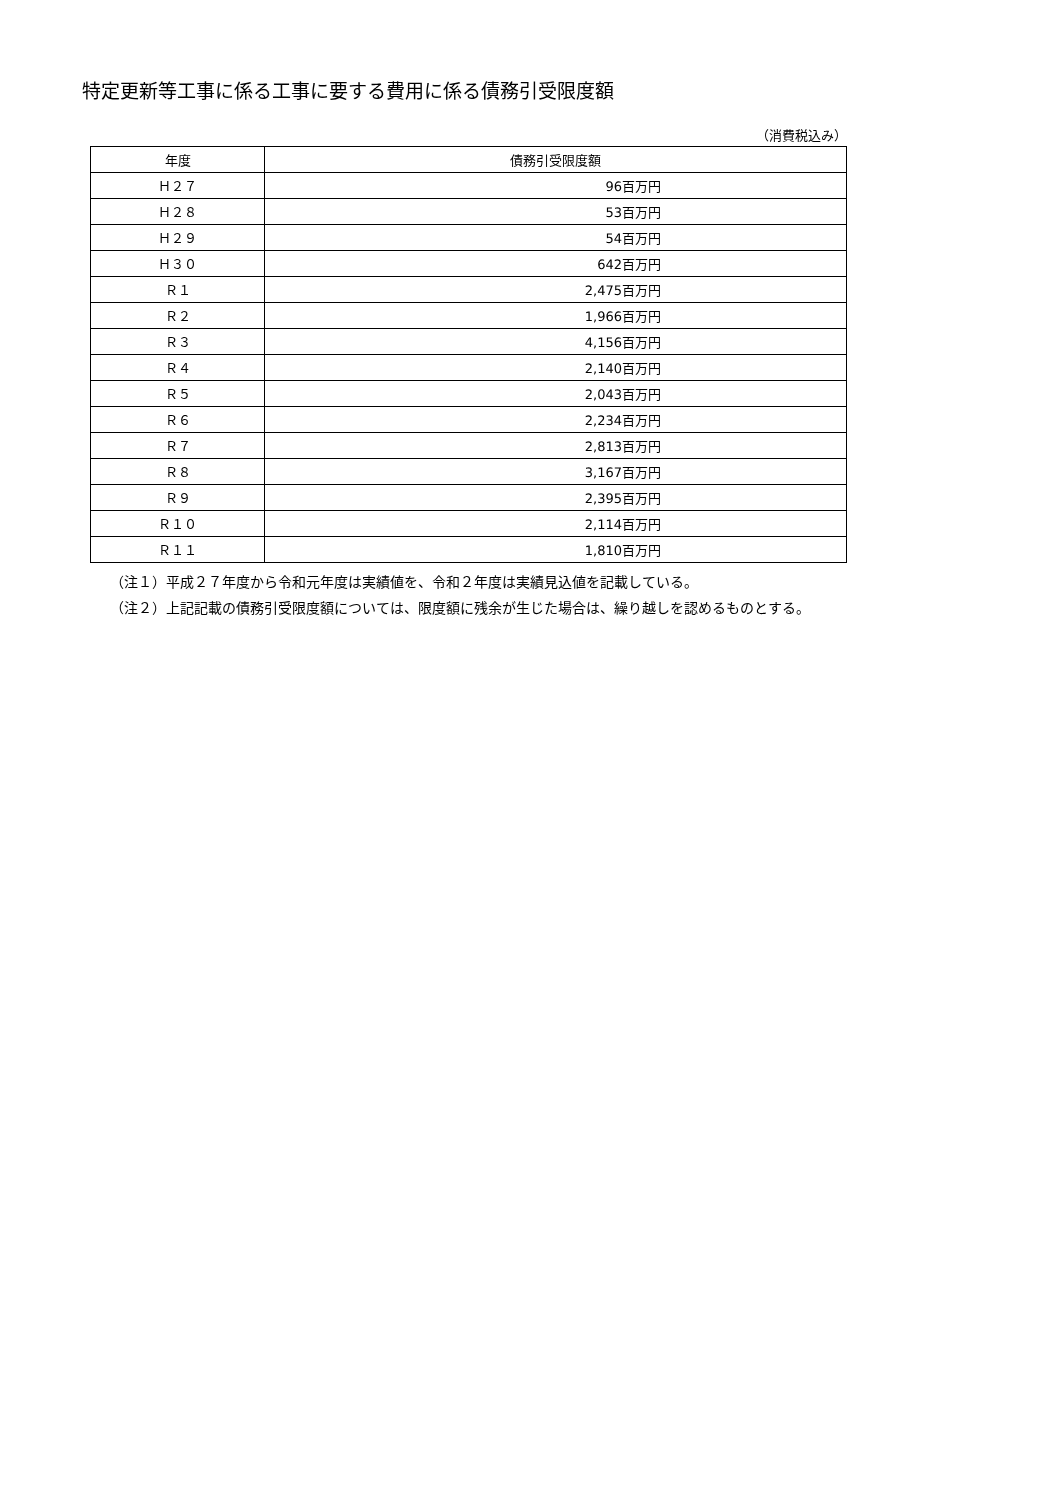特定更新等工事に係る工事に要する費用に係る債務引受限度額
（消費税込み）
| 年度 | 債務引受限度額 |
| --- | --- |
| Ｈ２７ | 96百万円 |
| Ｈ２８ | 53百万円 |
| Ｈ２９ | 54百万円 |
| Ｈ３０ | 642百万円 |
| Ｒ１ | 2,475百万円 |
| Ｒ２ | 1,966百万円 |
| Ｒ３ | 4,156百万円 |
| Ｒ４ | 2,140百万円 |
| Ｒ５ | 2,043百万円 |
| Ｒ６ | 2,234百万円 |
| Ｒ７ | 2,813百万円 |
| Ｒ８ | 3,167百万円 |
| Ｒ９ | 2,395百万円 |
| Ｒ１０ | 2,114百万円 |
| Ｒ１１ | 1,810百万円 |
（注１）平成２７年度から令和元年度は実績値を、令和２年度は実績見込値を記載している。
（注２）上記記載の債務引受限度額については、限度額に残余が生じた場合は、繰り越しを認めるものとする。